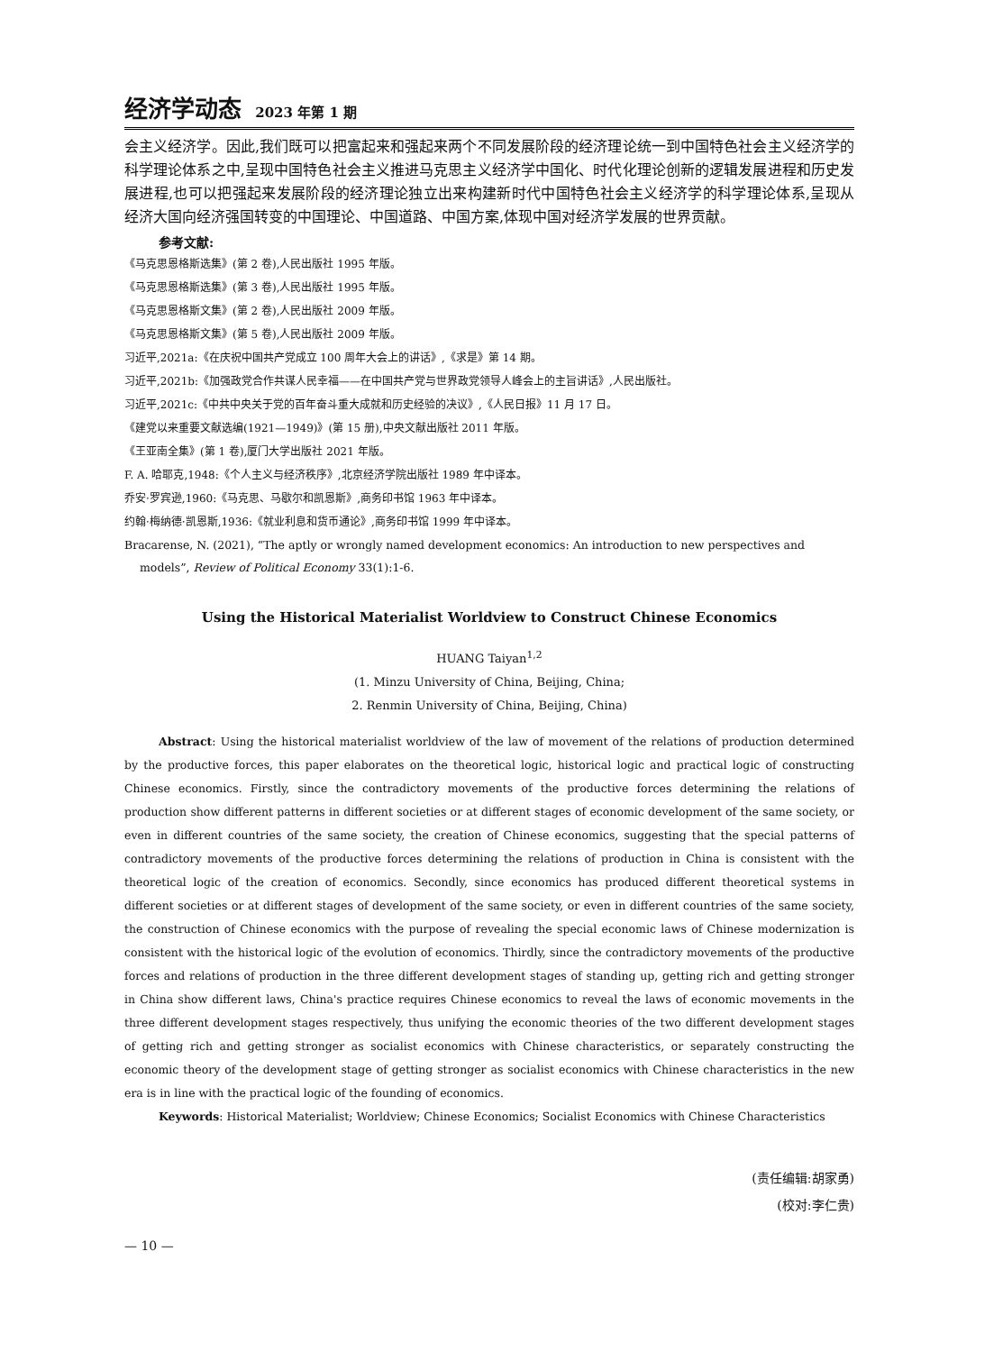经济学动态 2023 年第 1 期
会主义经济学。因此,我们既可以把富起来和强起来两个不同发展阶段的经济理论统一到中国特色社会主义经济学的科学理论体系之中,呈现中国特色社会主义推进马克思主义经济学中国化、时代化理论创新的逻辑发展进程和历史发展进程,也可以把强起来发展阶段的经济理论独立出来构建新时代中国特色社会主义经济学的科学理论体系,呈现从经济大国向经济强国转变的中国理论、中国道路、中国方案,体现中国对经济学发展的世界贡献。
参考文献:
《马克思恩格斯选集》(第 2 卷),人民出版社 1995 年版。
《马克思恩格斯选集》(第 3 卷),人民出版社 1995 年版。
《马克思恩格斯文集》(第 2 卷),人民出版社 2009 年版。
《马克思恩格斯文集》(第 5 卷),人民出版社 2009 年版。
习近平,2021a:《在庆祝中国共产党成立 100 周年大会上的讲话》,《求是》第 14 期。
习近平,2021b:《加强政党合作共谋人民幸福——在中国共产党与世界政党领导人峰会上的主旨讲话》,人民出版社。
习近平,2021c:《中共中央关于党的百年奋斗重大成就和历史经验的决议》,《人民日报》11 月 17 日。
《建党以来重要文献选编(1921—1949)》(第 15 册),中央文献出版社 2011 年版。
《王亚南全集》(第 1 卷),厦门大学出版社 2021 年版。
F. A. 哈耶克,1948:《个人主义与经济秩序》,北京经济学院出版社 1989 年中译本。
乔安·罗宾逊,1960:《马克思、马歇尔和凯恩斯》,商务印书馆 1963 年中译本。
约翰·梅纳德·凯恩斯,1936:《就业利息和货币通论》,商务印书馆 1999 年中译本。
Bracarense, N. (2021), “The aptly or wrongly named development economics: An introduction to new perspectives and models”, Review of Political Economy 33(1):1-6.
Using the Historical Materialist Worldview to Construct Chinese Economics
HUANG Taiyan<sup>1,2</sup>
(1. Minzu University of China, Beijing, China;
2. Renmin University of China, Beijing, China)
Abstract: Using the historical materialist worldview of the law of movement of the relations of production determined by the productive forces, this paper elaborates on the theoretical logic, historical logic and practical logic of constructing Chinese economics. Firstly, since the contradictory movements of the productive forces determining the relations of production show different patterns in different societies or at different stages of economic development of the same society, or even in different countries of the same society, the creation of Chinese economics, suggesting that the special patterns of contradictory movements of the productive forces determining the relations of production in China is consistent with the theoretical logic of the creation of economics. Secondly, since economics has produced different theoretical systems in different societies or at different stages of development of the same society, or even in different countries of the same society, the construction of Chinese economics with the purpose of revealing the special economic laws of Chinese modernization is consistent with the historical logic of the evolution of economics. Thirdly, since the contradictory movements of the productive forces and relations of production in the three different development stages of standing up, getting rich and getting stronger in China show different laws, China's practice requires Chinese economics to reveal the laws of economic movements in the three different development stages respectively, thus unifying the economic theories of the two different development stages of getting rich and getting stronger as socialist economics with Chinese characteristics, or separately constructing the economic theory of the development stage of getting stronger as socialist economics with Chinese characteristics in the new era is in line with the practical logic of the founding of economics.
Keywords: Historical Materialist; Worldview; Chinese Economics; Socialist Economics with Chinese Characteristics
(责任编辑:胡家勇)
(校对:李仁贵)
— 10 —